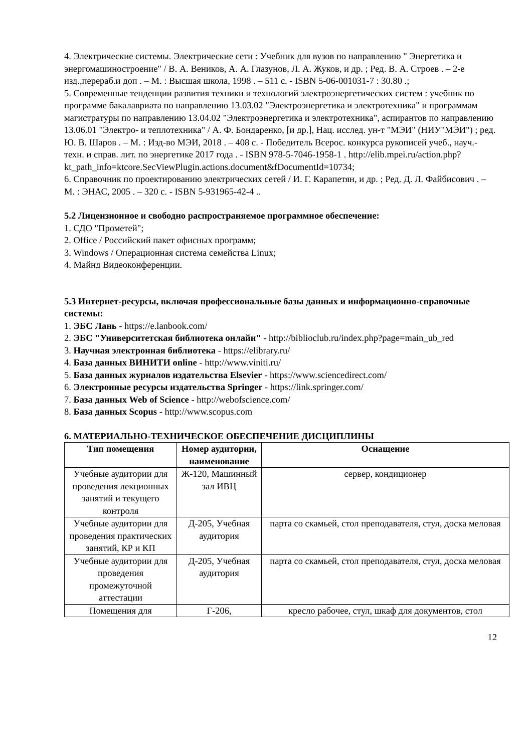4. Электрические системы. Электрические сети : Учебник для вузов по направлению " Энергетика и энергомашиностроение" / В. А. Веников, А. А. Глазунов, Л. А. Жуков, и др. ; Ред. В. А. Строев . – 2-е изд.,перераб.и доп . – М. : Высшая школа, 1998 . – 511 с. - ISBN 5-06-001031-7 : 30.80 .;
5. Современные тенденции развития техники и технологий электроэнергетических систем : учебник по программе бакалавриата по направлению 13.03.02 "Электроэнергетика и электротехника" и программам магистратуры по направлению 13.04.02 "Электроэнергетика и электротехника", аспирантов по направлению 13.06.01 "Электро- и теплотехника" / А. Ф. Бондаренко, [и др.], Нац. исслед. ун-т "МЭИ" (НИУ"МЭИ") ; ред. Ю. В. Шаров . – М. : Изд-во МЭИ, 2018 . – 408 с. - Победитель Всерос. конкурса рукописей учеб., науч.-техн. и справ. лит. по энергетике 2017 года . - ISBN 978-5-7046-1958-1 . http://elib.mpei.ru/action.php?kt_path_info=ktcore.SecViewPlugin.actions.document&fDocumentId=10734;
6. Справочник по проектированию электрических сетей / И. Г. Карапетян, и др. ; Ред. Д. Л. Файбисович . – М. : ЭНАС, 2005 . – 320 с. - ISBN 5-931965-42-4 ..
5.2 Лицензионное и свободно распространяемое программное обеспечение:
1. СДО "Прометей";
2. Office / Российский пакет офисных программ;
3. Windows / Операционная система семейства Linux;
4. Майнд Видеоконференции.
5.3 Интернет-ресурсы, включая профессиональные базы данных и информационно-справочные системы:
1. ЭБС Лань - https://e.lanbook.com/
2. ЭБС "Университетская библиотека онлайн" - http://biblioclub.ru/index.php?page=main_ub_red
3. Научная электронная библиотека - https://elibrary.ru/
4. База данных ВИНИТИ online - http://www.viniti.ru/
5. База данных журналов издательства Elsevier - https://www.sciencedirect.com/
6. Электронные ресурсы издательства Springer - https://link.springer.com/
7. База данных Web of Science - http://webofscience.com/
8. База данных Scopus - http://www.scopus.com
6. МАТЕРИАЛЬНО-ТЕХНИЧЕСКОЕ ОБЕСПЕЧЕНИЕ ДИСЦИПЛИНЫ
| Тип помещения | Номер аудитории, наименование | Оснащение |
| --- | --- | --- |
| Учебные аудитории для проведения лекционных занятий и текущего контроля | Ж-120, Машинный зал ИВЦ | сервер, кондиционер |
| Учебные аудитории для проведения практических занятий, КР и КП | Д-205, Учебная аудитория | парта со скамьей, стол преподавателя, стул, доска меловая |
| Учебные аудитории для проведения промежуточной аттестации | Д-205, Учебная аудитория | парта со скамьей, стол преподавателя, стул, доска меловая |
| Помещения для | Г-206, | кресло рабочее, стул, шкаф для документов, стол |
12